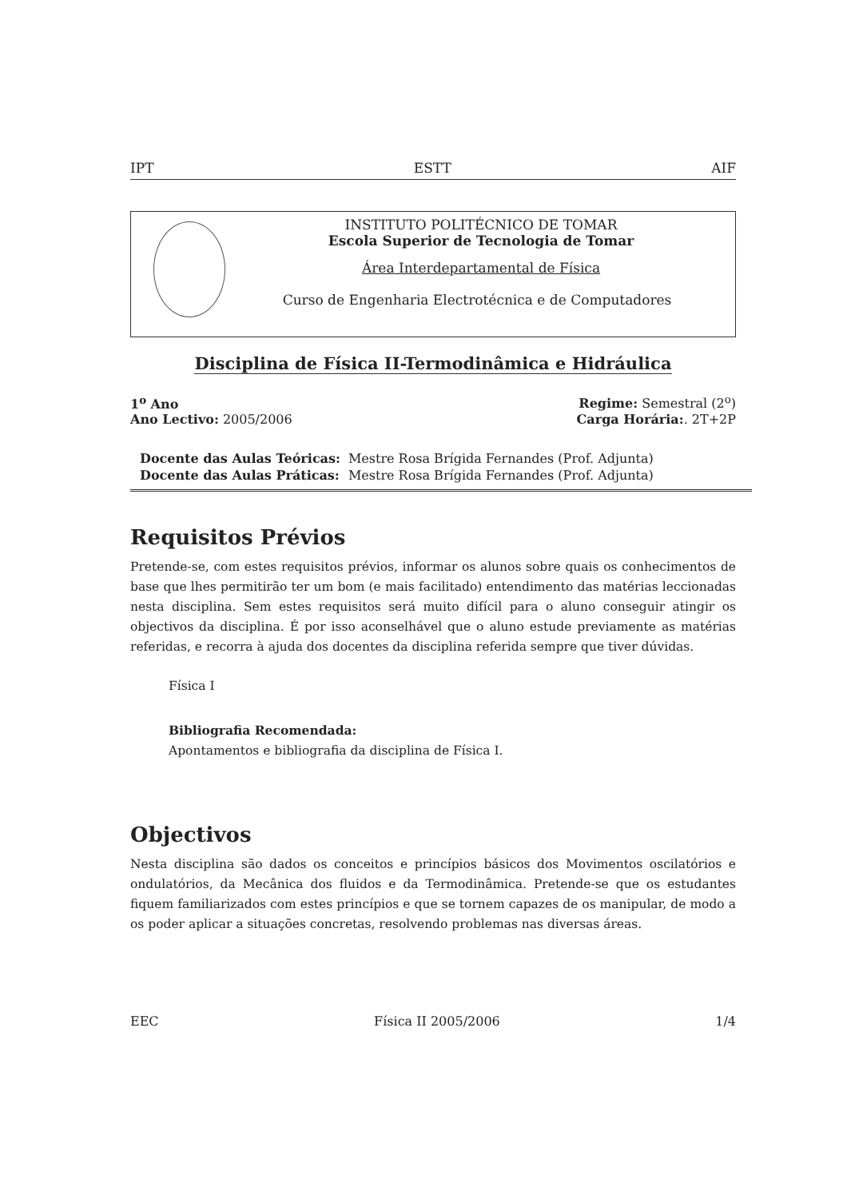IPT ESTT AIF
INSTITUTO POLITÉCNICO DE TOMAR
Escola Superior de Tecnologia de Tomar
Área Interdepartamental de Física
Curso de Engenharia Electrotécnica e de Computadores
Disciplina de Física II-Termodinâmica e Hidráulica
1<sup>o</sup> Ano Regime: Semestral (2<sup>o</sup>)
Ano Lectivo: 2005/2006 Carga Horária:. 2T+2P
| Docente das Aulas Teóricas: | Mestre Rosa Brígida Fernandes (Prof. Adjunta) |
| Docente das Aulas Práticas: | Mestre Rosa Brígida Fernandes (Prof. Adjunta) |
Requisitos Prévios
Pretende-se, com estes requisitos prévios, informar os alunos sobre quais os conhecimentos de base que lhes permitirão ter um bom (e mais facilitado) entendimento das matérias leccionadas nesta disciplina. Sem estes requisitos será muito difícil para o aluno conseguir atingir os objectivos da disciplina. É por isso aconselhável que o aluno estude previamente as matérias referidas, e recorra à ajuda dos docentes da disciplina referida sempre que tiver dúvidas.
Física I
Bibliografia Recomendada:
Apontamentos e bibliografia da disciplina de Física I.
Objectivos
Nesta disciplina são dados os conceitos e princípios básicos dos Movimentos oscilatórios e ondulatórios, da Mecânica dos fluidos e da Termodinâmica. Pretende-se que os estudantes fiquem familiarizados com estes princípios e que se tornem capazes de os manipular, de modo a os poder aplicar a situações concretas, resolvendo problemas nas diversas áreas.
EEC Física II 2005/2006 1/4